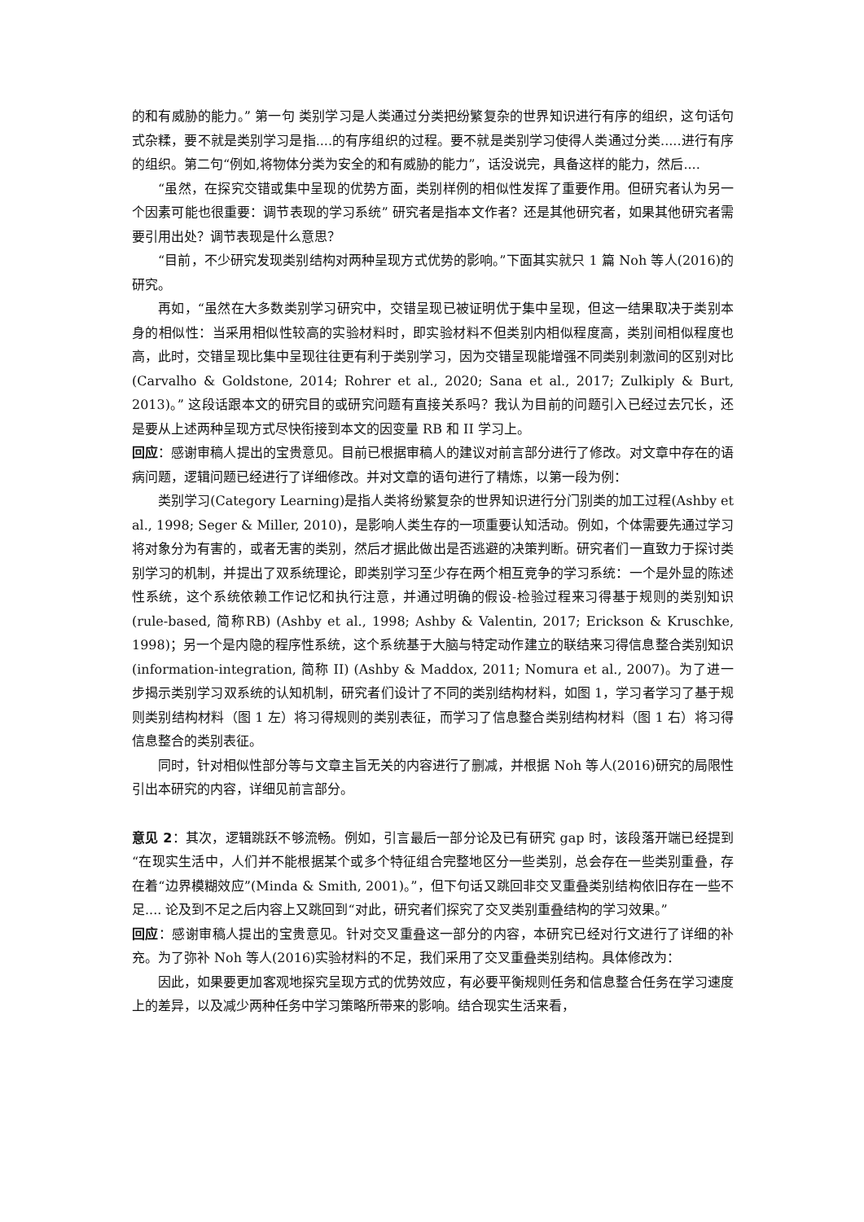的和有威胁的能力。” 第一句 类别学习是人类通过分类把纷繁复杂的世界知识进行有序的组织，这句话句式杂糅，要不就是类别学习是指....的有序组织的过程。要不就是类别学习使得人类通过分类.....进行有序的组织。第二句“例如,将物体分类为安全的和有威胁的能力”，话没说完，具备这样的能力，然后....
“虽然，在探究交错或集中呈现的优势方面，类别样例的相似性发挥了重要作用。但研究者认为另一个因素可能也很重要：调节表现的学习系统” 研究者是指本文作者？还是其他研究者，如果其他研究者需要引用出处？调节表现是什么意思？
“目前，不少研究发现类别结构对两种呈现方式优势的影响。”下面其实就只 1 篇 Noh 等人(2016)的研究。
再如，“虽然在大多数类别学习研究中，交错呈现已被证明优于集中呈现，但这一结果取决于类别本身的相似性：当采用相似性较高的实验材料时，即实验材料不但类别内相似程度高，类别间相似程度也高，此时，交错呈现比集中呈现往往更有利于类别学习，因为交错呈现能增强不同类别刺激间的区别对比(Carvalho & Goldstone, 2014; Rohrer et al., 2020; Sana et al., 2017; Zulkiply & Burt, 2013)。” 这段话跟本文的研究目的或研究问题有直接关系吗？我认为目前的问题引入已经过去冗长，还是要从上述两种呈现方式尽快衔接到本文的因变量 RB 和 II 学习上。
回应：感谢审稿人提出的宝贵意见。目前已根据审稿人的建议对前言部分进行了修改。对文章中存在的语病问题，逻辑问题已经进行了详细修改。并对文章的语句进行了精炼，以第一段为例：
类别学习(Category Learning)是指人类将纷繁复杂的世界知识进行分门别类的加工过程(Ashby et al., 1998; Seger & Miller, 2010)，是影响人类生存的一项重要认知活动。例如，个体需要先通过学习将对象分为有害的，或者无害的类别，然后才据此做出是否逃避的决策判断。研究者们一直致力于探讨类别学习的机制，并提出了双系统理论，即类别学习至少存在两个相互竞争的学习系统：一个是外显的陈述性系统，这个系统依赖工作记忆和执行注意，并通过明确的假设-检验过程来习得基于规则的类别知识(rule-based, 简称RB) (Ashby et al., 1998; Ashby & Valentin, 2017; Erickson & Kruschke, 1998)；另一个是内隐的程序性系统，这个系统基于大脑与特定动作建立的联结来习得信息整合类别知识 (information-integration, 简称 II) (Ashby & Maddox, 2011; Nomura et al., 2007)。为了进一步揭示类别学习双系统的认知机制，研究者们设计了不同的类别结构材料，如图 1，学习者学习了基于规则类别结构材料（图 1 左）将习得规则的类别表征，而学习了信息整合类别结构材料（图 1 右）将习得信息整合的类别表征。
同时，针对相似性部分等与文章主旨无关的内容进行了删减，并根据 Noh 等人(2016)研究的局限性引出本研究的内容，详细见前言部分。
意见 2：其次，逻辑跳跃不够流畅。例如，引言最后一部分论及已有研究 gap 时，该段落开端已经提到“在现实生活中，人们并不能根据某个或多个特征组合完整地区分一些类别，总会存在一些类别重叠，存在着“边界模糊效应”(Minda & Smith, 2001)。”，但下句话又跳回非交叉重叠类别结构依旧存在一些不足.... 论及到不足之后内容上又跳回到“对此，研究者们探究了交叉类别重叠结构的学习效果。”
回应：感谢审稿人提出的宝贵意见。针对交叉重叠这一部分的内容，本研究已经对行文进行了详细的补充。为了弥补 Noh 等人(2016)实验材料的不足，我们采用了交叉重叠类别结构。具体修改为：
因此，如果要更加客观地探究呈现方式的优势效应，有必要平衡规则任务和信息整合任务在学习速度上的差异，以及减少两种任务中学习策略所带来的影响。结合现实生活来看，